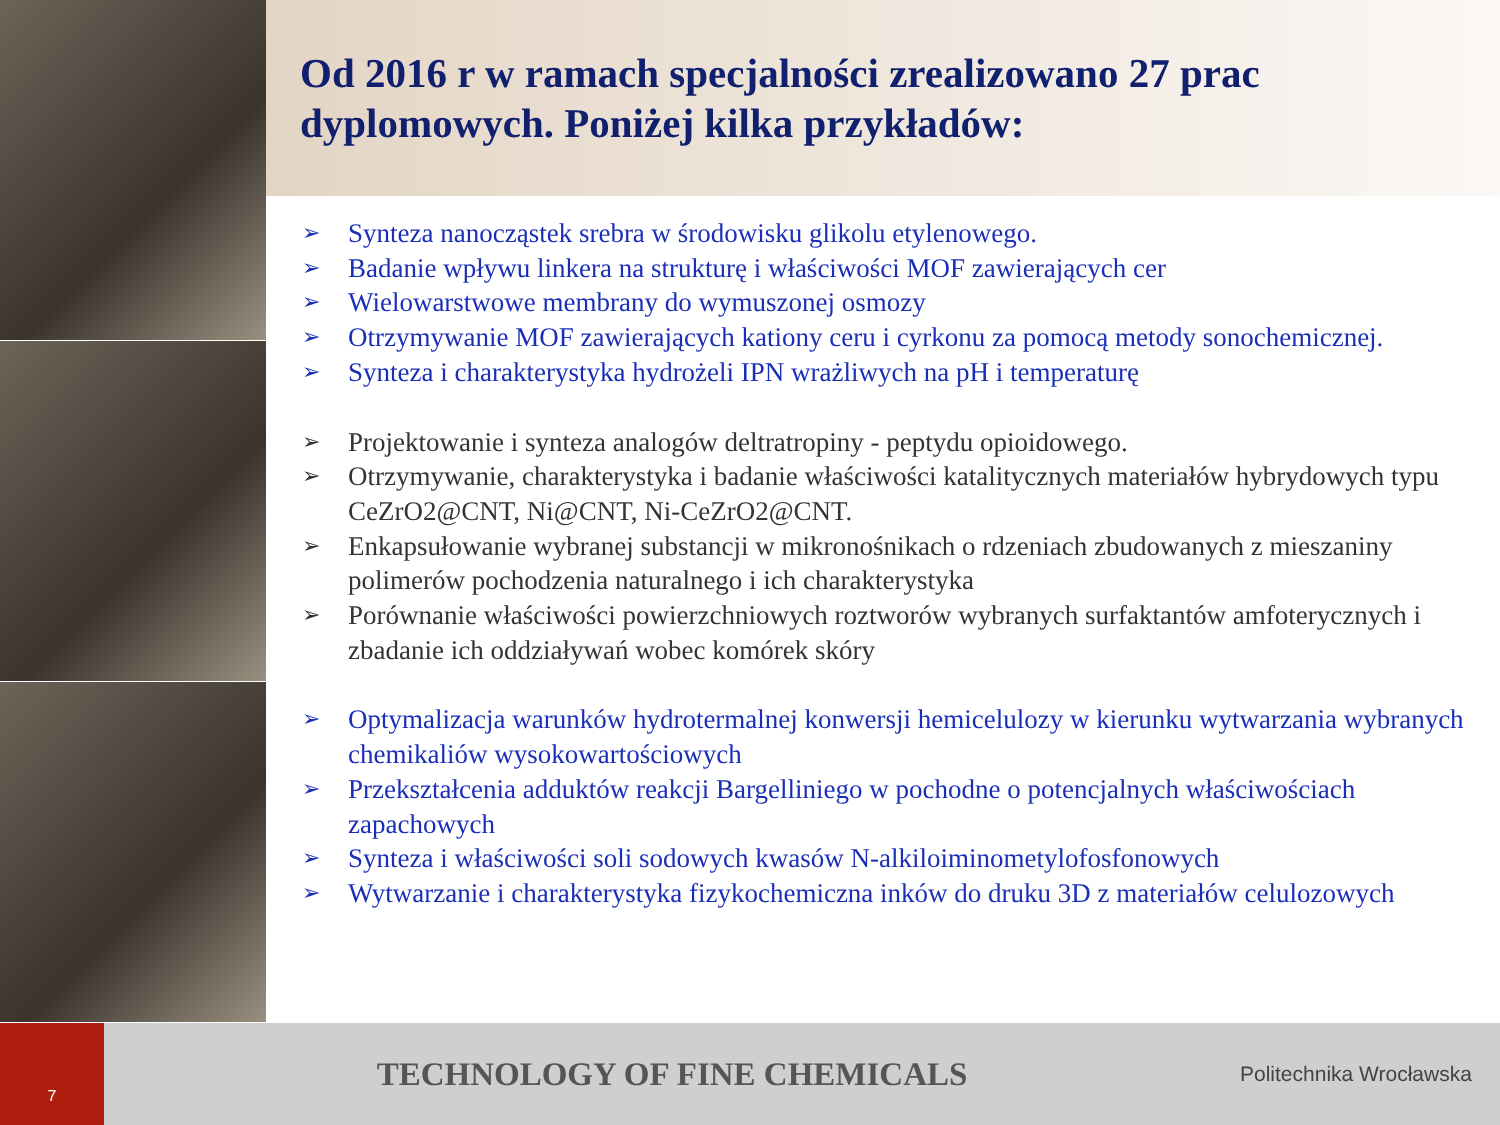Od 2016 r w ramach specjalności zrealizowano 27 prac dyplomowych. Poniżej kilka przykładów:
➢ Synteza nanocząstek srebra w środowisku glikolu etylenowego.
➢ Badanie wpływu linkera na strukturę i właściwości MOF zawierających cer
➢ Wielowarstwowe membrany do wymuszonej osmozy
➢ Otrzymywanie MOF zawierających kationy ceru i cyrkonu za pomocą metody sonochemicznej.
➢ Synteza i charakterystyka hydrożeli IPN wrażliwych na pH i temperaturę
➢ Projektowanie i synteza analogów deltratropiny - peptydu opioidowego.
➢ Otrzymywanie, charakterystyka i badanie właściwości katalitycznych materiałów hybrydowych typu CeZrO2@CNT, Ni@CNT, Ni-CeZrO2@CNT.
➢ Enkapsułowanie wybranej substancji w mikronośnikach o rdzeniach zbudowanych z mieszaniny polimerów pochodzenia naturalnego i ich charakterystyka
➢ Porównanie właściwości powierzchniowych roztworów wybranych surfaktantów amfoterycznych i zbadanie ich oddziaływań wobec komórek skóry
➢ Optymalizacja warunków hydrotermalnej konwersji hemicelulozy w kierunku wytwarzania wybranych chemikaliów wysokowartościowych
➢ Przekształcenia adduktów reakcji Bargelliniego w pochodne o potencjalnych właściwościach zapachowych
➢ Synteza i właściwości soli sodowych kwasów N-alkiloiminometylofosfonowych
➢ Wytwarzanie i charakterystyka fizykochemiczna inków do druku 3D z materiałów celulozowych
7
TECHNOLOGY OF FINE CHEMICALS
Politechnika Wrocławska